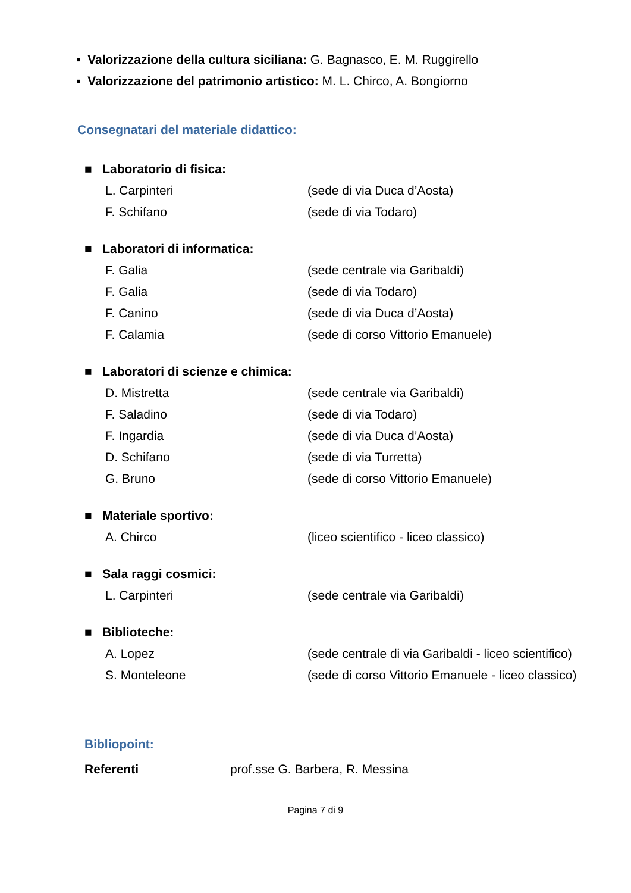▪ Valorizzazione della cultura siciliana: G. Bagnasco, E. M. Ruggirello
▪ Valorizzazione del patrimonio artistico: M. L. Chirco, A. Bongiorno
Consegnatari del materiale didattico:
■ Laboratorio di fisica:
L. Carpinteri (sede di via Duca d’Aosta)
F. Schifano (sede di via Todaro)
■ Laboratori di informatica:
F. Galia (sede centrale via Garibaldi)
F. Galia (sede di via Todaro)
F. Canino (sede di via Duca d’Aosta)
F. Calamia (sede di corso Vittorio Emanuele)
■ Laboratori di scienze e chimica:
D. Mistretta (sede centrale via Garibaldi)
F. Saladino (sede di via Todaro)
F. Ingardia (sede di via Duca d’Aosta)
D. Schifano (sede di via Turretta)
G. Bruno (sede di corso Vittorio Emanuele)
■ Materiale sportivo:
A. Chirco (liceo scientifico - liceo classico)
■ Sala raggi cosmici:
L. Carpinteri (sede centrale via Garibaldi)
■ Biblioteche:
A. Lopez (sede centrale di via Garibaldi - liceo scientifico)
S. Monteleone (sede di corso Vittorio Emanuele - liceo classico)
Bibliopoint:
Referenti prof.sse G. Barbera, R. Messina
Pagina 7 di 9